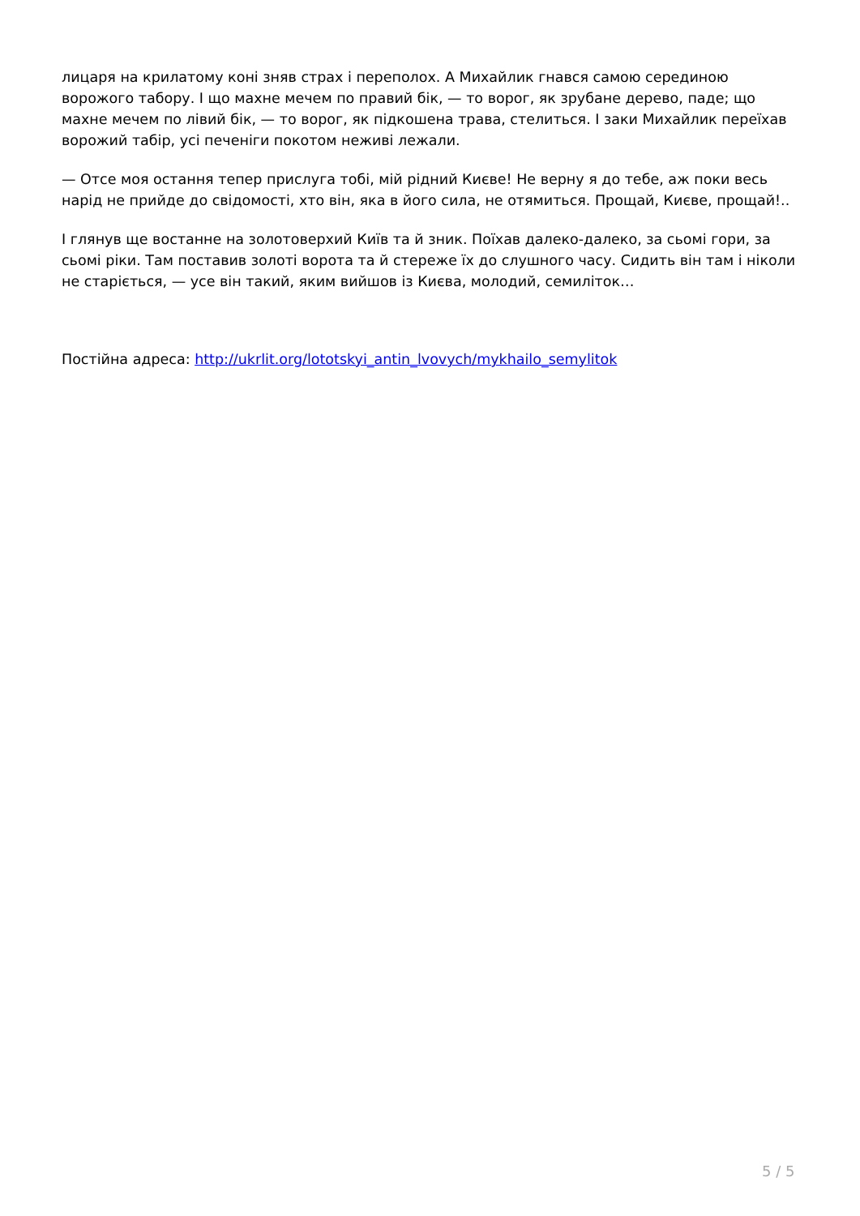лицаря на крилатому коні зняв страх і переполох. А Михайлик гнався самою серединою ворожого табору. І що махне мечем по правий бік, — то ворог, як зрубане дерево, паде; що махне мечем по лівий бік, — то ворог, як підкошена трава, стелиться. І заки Михайлик переїхав ворожий табір, усі печеніги покотом неживі лежали.
— Отсе моя остання тепер прислуга тобі, мій рідний Києве! Не верну я до тебе, аж поки весь нарід не прийде до свідомості, хто він, яка в його сила, не отямиться. Прощай, Києве, прощай!..
І глянув ще востанне на золотоверхий Київ та й зник. Поїхав далеко-далеко, за сьомі гори, за сьомі ріки. Там поставив золоті ворота та й стереже їх до слушного часу. Сидить він там і ніколи не старіється, — усе він такий, яким вийшов із Києва, молодий, семиліток…
Постійна адреса: http://ukrlit.org/lototskyi_antin_lvovych/mykhailo_semylitok
5 / 5